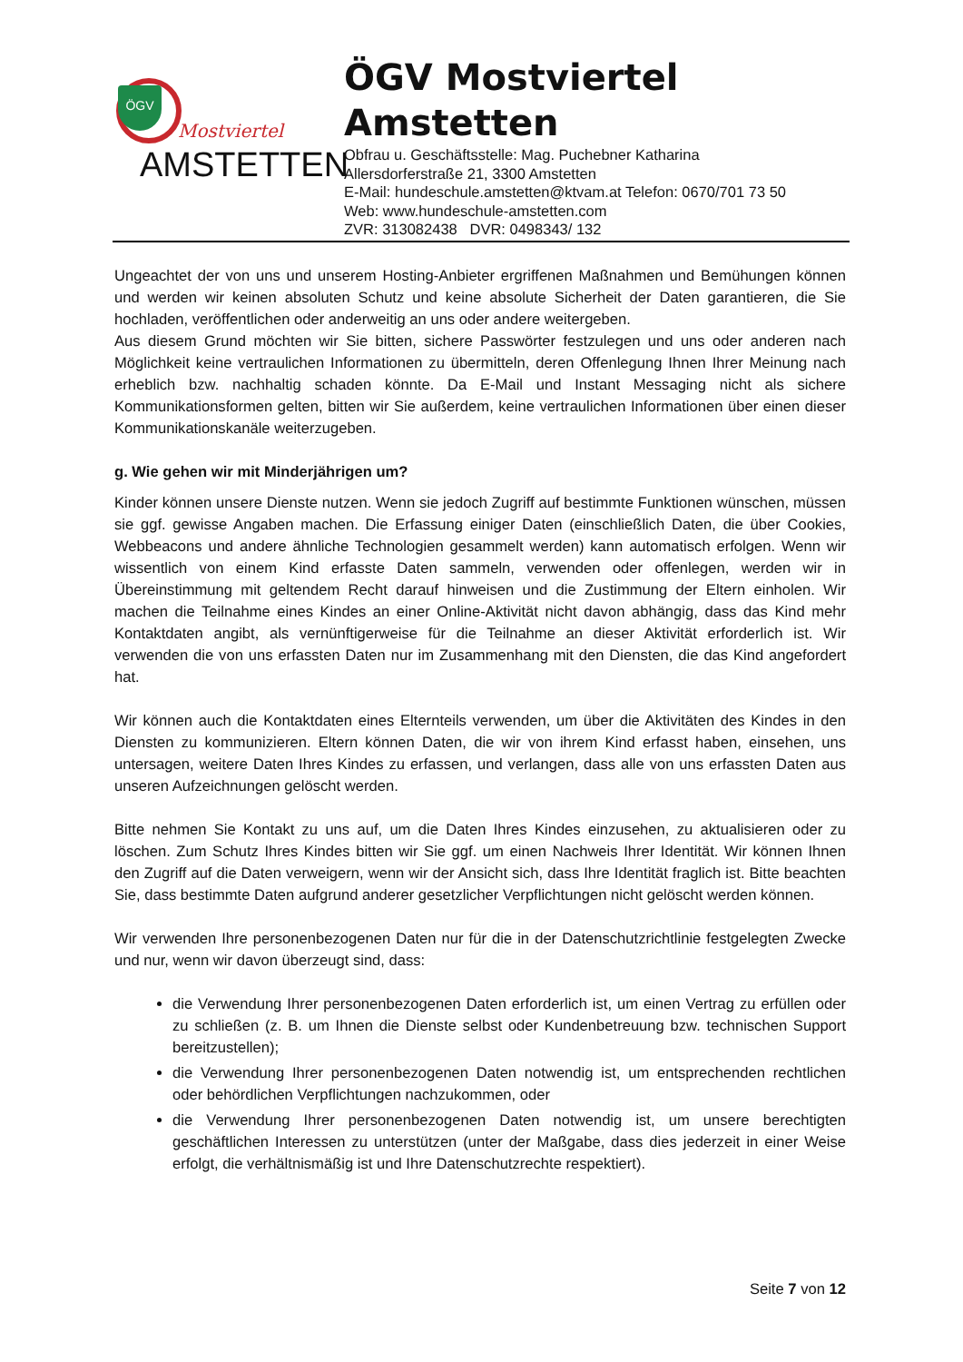ÖGV
Mostviertel
AMSTETTEN
ÖGV Mostviertel
Amstetten
Obfrau u. Geschäftsstelle: Mag. Puchebner Katharina
Allersdorferstraße 21, 3300 Amstetten
E-Mail: hundeschule.amstetten@ktvam.at Telefon: 0670/701 73 50
Web: www.hundeschule-amstetten.com
ZVR: 313082438 DVR: 0498343/ 132
Ungeachtet der von uns und unserem Hosting-Anbieter ergriffenen Maßnahmen und Bemühungen können und werden wir keinen absoluten Schutz und keine absolute Sicherheit der Daten garantieren, die Sie hochladen, veröffentlichen oder anderweitig an uns oder andere weitergeben.
Aus diesem Grund möchten wir Sie bitten, sichere Passwörter festzulegen und uns oder anderen nach Möglichkeit keine vertraulichen Informationen zu übermitteln, deren Offenlegung Ihnen Ihrer Meinung nach erheblich bzw. nachhaltig schaden könnte. Da E-Mail und Instant Messaging nicht als sichere Kommunikationsformen gelten, bitten wir Sie außerdem, keine vertraulichen Informationen über einen dieser Kommunikationskanäle weiterzugeben.
g. Wie gehen wir mit Minderjährigen um?
Kinder können unsere Dienste nutzen. Wenn sie jedoch Zugriff auf bestimmte Funktionen wünschen, müssen sie ggf. gewisse Angaben machen. Die Erfassung einiger Daten (einschließlich Daten, die über Cookies, Webbeacons und andere ähnliche Technologien gesammelt werden) kann automatisch erfolgen. Wenn wir wissentlich von einem Kind erfasste Daten sammeln, verwenden oder offenlegen, werden wir in Übereinstimmung mit geltendem Recht darauf hinweisen und die Zustimmung der Eltern einholen. Wir machen die Teilnahme eines Kindes an einer Online-Aktivität nicht davon abhängig, dass das Kind mehr Kontaktdaten angibt, als vernünftigerweise für die Teilnahme an dieser Aktivität erforderlich ist. Wir verwenden die von uns erfassten Daten nur im Zusammenhang mit den Diensten, die das Kind angefordert hat.
Wir können auch die Kontaktdaten eines Elternteils verwenden, um über die Aktivitäten des Kindes in den Diensten zu kommunizieren. Eltern können Daten, die wir von ihrem Kind erfasst haben, einsehen, uns untersagen, weitere Daten Ihres Kindes zu erfassen, und verlangen, dass alle von uns erfassten Daten aus unseren Aufzeichnungen gelöscht werden.
Bitte nehmen Sie Kontakt zu uns auf, um die Daten Ihres Kindes einzusehen, zu aktualisieren oder zu löschen. Zum Schutz Ihres Kindes bitten wir Sie ggf. um einen Nachweis Ihrer Identität. Wir können Ihnen den Zugriff auf die Daten verweigern, wenn wir der Ansicht sich, dass Ihre Identität fraglich ist. Bitte beachten Sie, dass bestimmte Daten aufgrund anderer gesetzlicher Verpflichtungen nicht gelöscht werden können.
Wir verwenden Ihre personenbezogenen Daten nur für die in der Datenschutzrichtlinie festgelegten Zwecke und nur, wenn wir davon überzeugt sind, dass:
die Verwendung Ihrer personenbezogenen Daten erforderlich ist, um einen Vertrag zu erfüllen oder zu schließen (z. B. um Ihnen die Dienste selbst oder Kundenbetreuung bzw. technischen Support bereitzustellen);
die Verwendung Ihrer personenbezogenen Daten notwendig ist, um entsprechenden rechtlichen oder behördlichen Verpflichtungen nachzukommen, oder
die Verwendung Ihrer personenbezogenen Daten notwendig ist, um unsere berechtigten geschäftlichen Interessen zu unterstützen (unter der Maßgabe, dass dies jederzeit in einer Weise erfolgt, die verhältnismäßig ist und Ihre Datenschutzrechte respektiert).
Seite 7 von 12